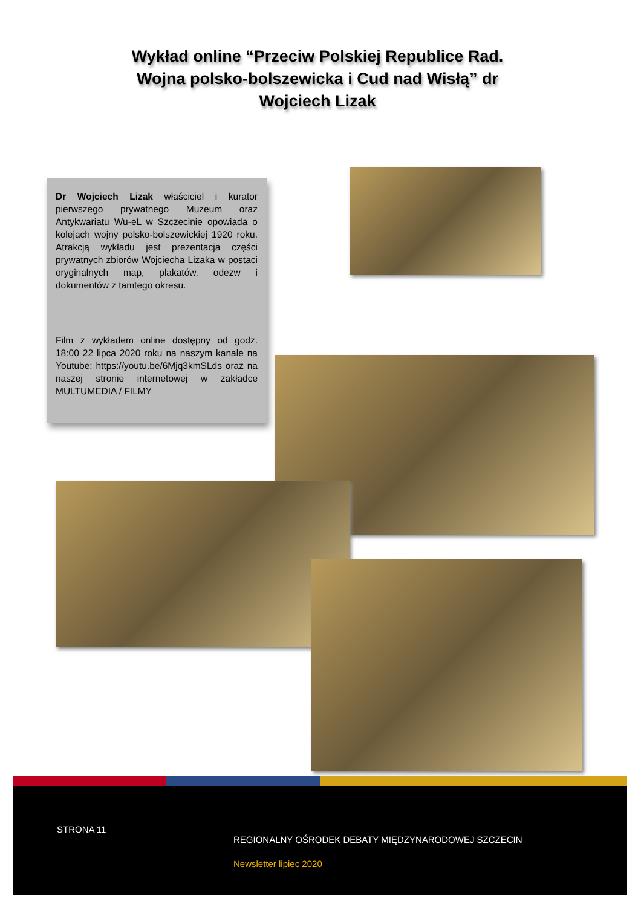Wykład online “Przeciw Polskiej Republice Rad. Wojna polsko-bolszewicka i Cud nad Wisłą” dr Wojciech Lizak
Dr Wojciech Lizak właściciel i kurator pierwszego prywatnego Muzeum oraz Antykwariatu Wu-eL w Szczecinie opowiada o kolejach wojny polsko-bolszewickiej 1920 roku. Atrakcją wykładu jest prezentacja części prywatnych zbiorów Wojciecha Lizaka w postaci oryginalnych map, plakatów, odezw i dokumentów z tamtego okresu.
Film z wykładem online dostępny od godz. 18:00 22 lipca 2020 roku na naszym kanale na Youtube: https://youtu.be/6Mjq3kmSLds oraz na naszej stronie internetowej w zakładce MULTUMEDIA / FILMY
STRONA 11
REGIONALNY OŚRODEK DEBATY MIĘDZYNARODOWEJ SZCZECIN
Newsletter lipiec 2020